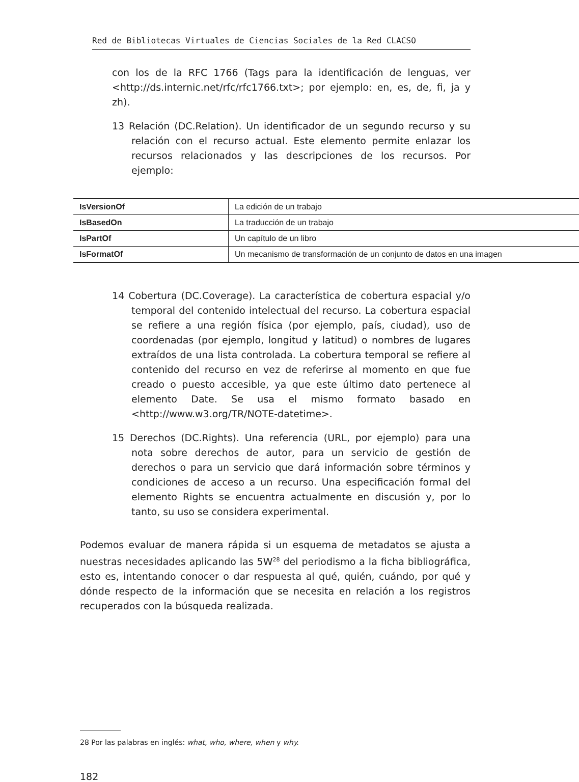Red de Bibliotecas Virtuales de Ciencias Sociales de la Red CLACSO
con los de la RFC 1766 (Tags para la identificación de lenguas, ver <http://ds.internic.net/rfc/rfc1766.txt>; por ejemplo: en, es, de, fi, ja y zh).
13 Relación (DC.Relation). Un identificador de un segundo recurso y su relación con el recurso actual. Este elemento permite enlazar los recursos relacionados y las descripciones de los recursos. Por ejemplo:
| IsVersionOf | La edición de un trabajo |
| IsBasedOn | La traducción de un trabajo |
| IsPartOf | Un capítulo de un libro |
| IsFormatOf | Un mecanismo de transformación de un conjunto de datos en una imagen |
14 Cobertura (DC.Coverage). La característica de cobertura espacial y/o temporal del contenido intelectual del recurso. La cobertura espacial se refiere a una región física (por ejemplo, país, ciudad), uso de coordenadas (por ejemplo, longitud y latitud) o nombres de lugares extraídos de una lista controlada. La cobertura temporal se refiere al contenido del recurso en vez de referirse al momento en que fue creado o puesto accesible, ya que este último dato pertenece al elemento Date. Se usa el mismo formato basado en <http://www.w3.org/TR/NOTE-datetime>.
15 Derechos (DC.Rights). Una referencia (URL, por ejemplo) para una nota sobre derechos de autor, para un servicio de gestión de derechos o para un servicio que dará información sobre términos y condiciones de acceso a un recurso. Una especificación formal del elemento Rights se encuentra actualmente en discusión y, por lo tanto, su uso se considera experimental.
Podemos evaluar de manera rápida si un esquema de metadatos se ajusta a nuestras necesidades aplicando las 5W<sup>28</sup> del periodismo a la ficha bibliográfica, esto es, intentando conocer o dar respuesta al qué, quién, cuándo, por qué y dónde respecto de la información que se necesita en relación a los registros recuperados con la búsqueda realizada.
28 Por las palabras en inglés: what, who, where, when y why.
182